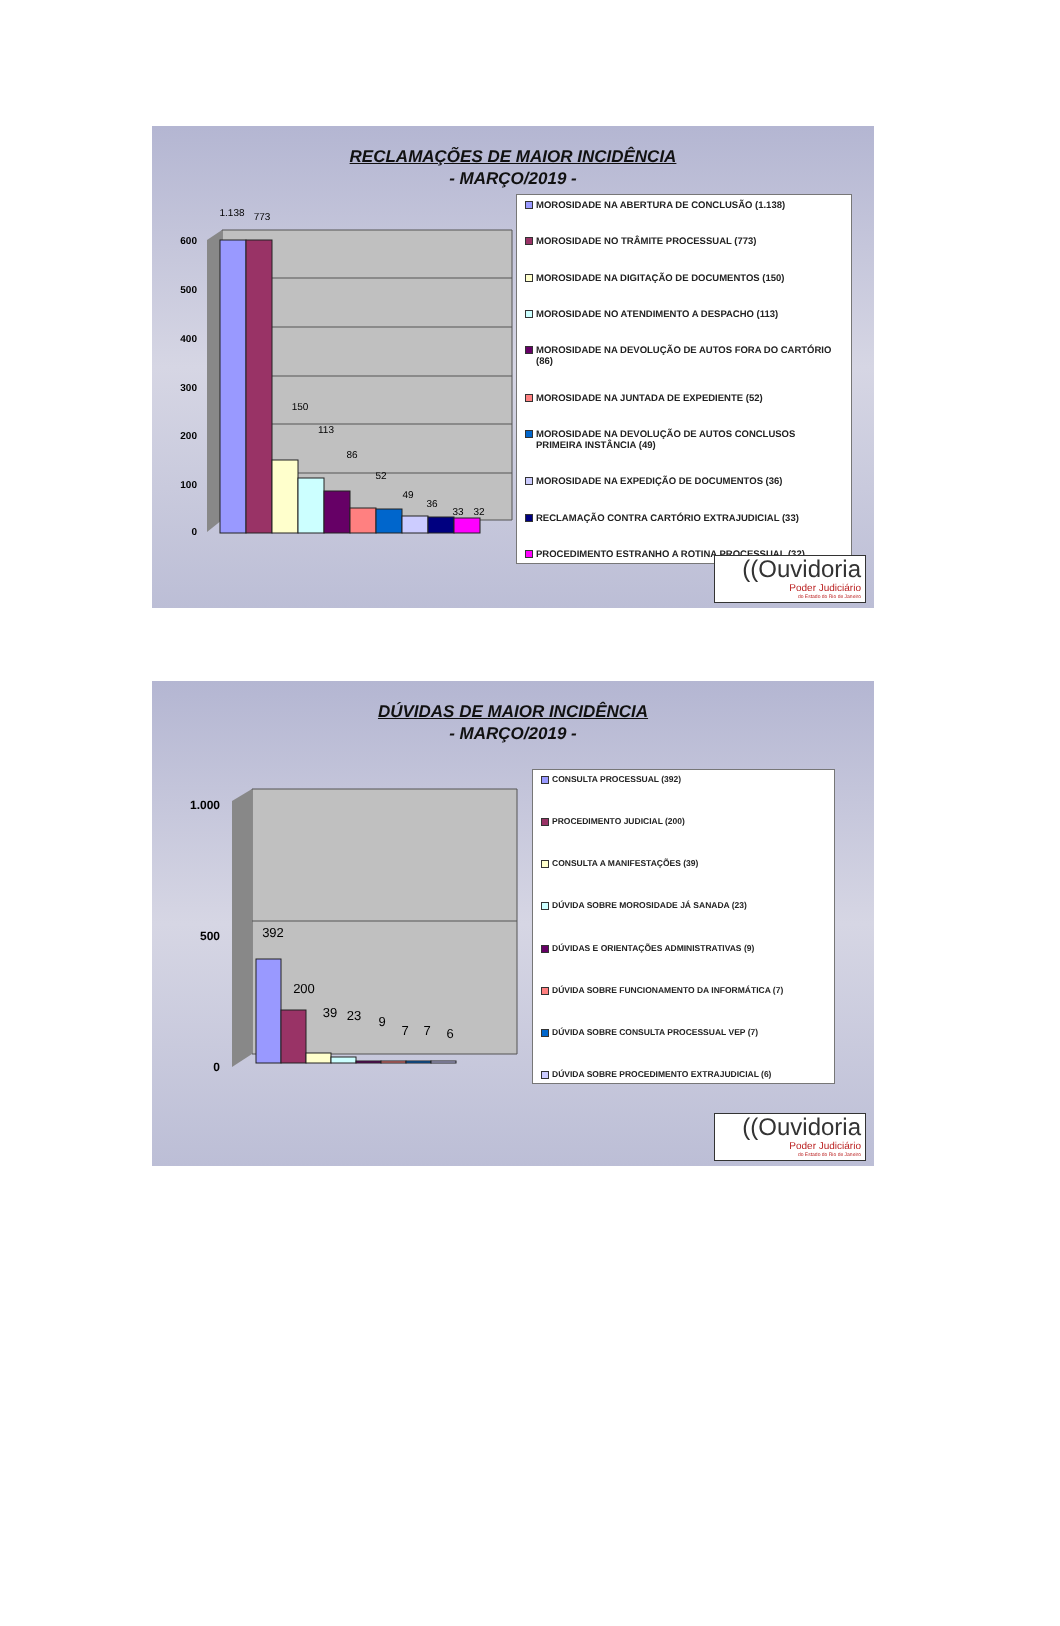RECLAMAÇÕES DE MAIOR INCIDÊNCIA
- MARÇO/2019 -
600
500
400
300
200
100
0
1.138
773
150
113
86
52
49
36
33
32
MOROSIDADE NA ABERTURA DE CONCLUSÃO (1.138)
MOROSIDADE NO TRÂMITE PROCESSUAL (773)
MOROSIDADE NA DIGITAÇÃO DE DOCUMENTOS (150)
MOROSIDADE NO ATENDIMENTO A DESPACHO (113)
MOROSIDADE NA DEVOLUÇÃO DE AUTOS FORA DO CARTÓRIO (86)
MOROSIDADE NA JUNTADA DE EXPEDIENTE (52)
MOROSIDADE NA DEVOLUÇÃO DE AUTOS CONCLUSOS PRIMEIRA INSTÂNCIA (49)
MOROSIDADE NA EXPEDIÇÃO DE DOCUMENTOS (36)
RECLAMAÇÃO CONTRA CARTÓRIO EXTRAJUDICIAL (33)
PROCEDIMENTO ESTRANHO A ROTINA PROCESSUAL (32)
((Ouvidoria
Poder Judiciário
do Estado do Rio de Janeiro
DÚVIDAS DE MAIOR INCIDÊNCIA
- MARÇO/2019 -
1.000
500
0
392
200
39
23
9
7
7
6
CONSULTA PROCESSUAL (392)
PROCEDIMENTO JUDICIAL (200)
CONSULTA A MANIFESTAÇÕES (39)
DÚVIDA SOBRE MOROSIDADE JÁ SANADA (23)
DÚVIDAS E ORIENTAÇÕES ADMINISTRATIVAS (9)
DÚVIDA SOBRE FUNCIONAMENTO DA INFORMÁTICA (7)
DÚVIDA SOBRE CONSULTA PROCESSUAL VEP (7)
DÚVIDA SOBRE PROCEDIMENTO EXTRAJUDICIAL (6)
((Ouvidoria
Poder Judiciário
do Estado do Rio de Janeiro